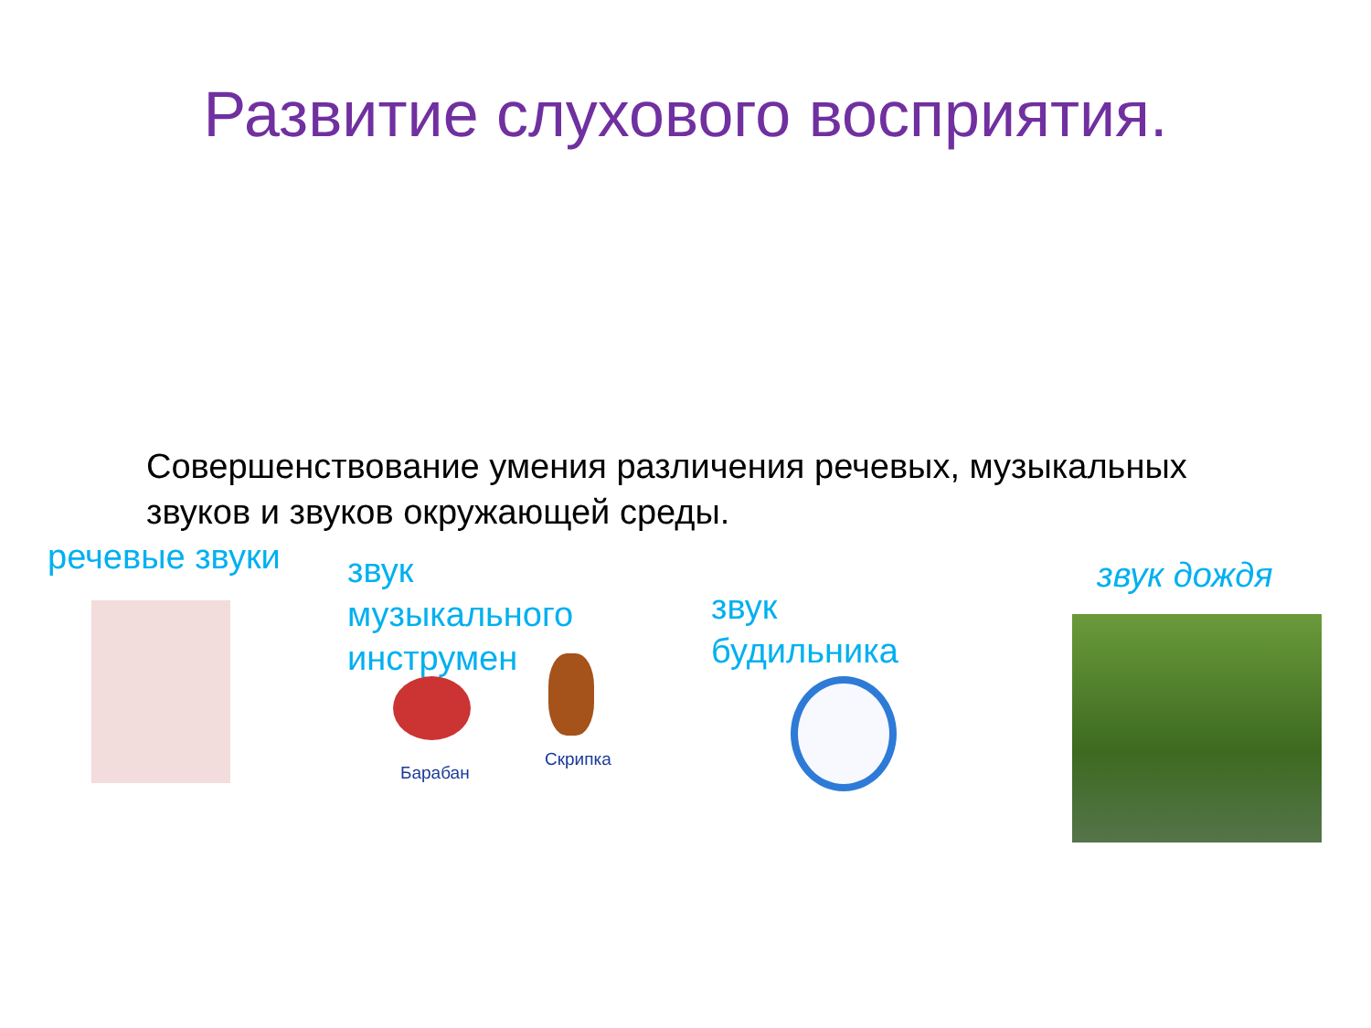Развитие слухового восприятия.
Совершенствование умения различения речевых, музыкальных звуков и звуков окружающей среды.
речевые звуки
звук
музыкального
инструмен
Барабан
Скрипка
звук
будильника
звук дождя